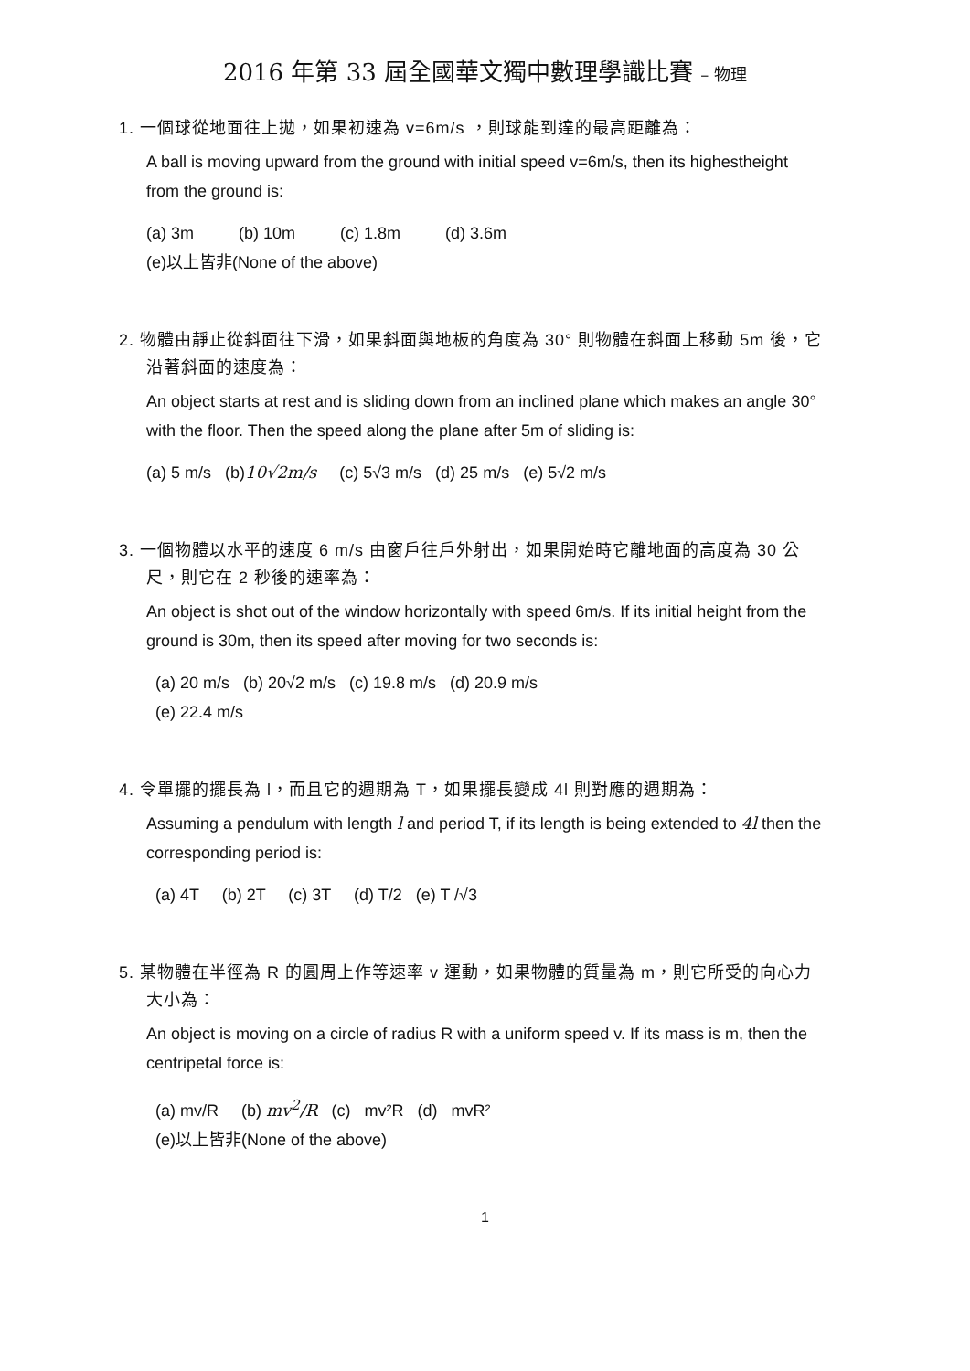2016 年第 33 屆全國華文獨中數理學識比賽 – 物理
1. 一個球從地面往上拋，如果初速為 v=6m/s ，則球能到達的最高距離為：
A ball is moving upward from the ground with initial speed v=6m/s, then its highestheight from the ground is:
(a) 3m (b) 10m (c) 1.8m (d) 3.6m
(e)以上皆非(None of the above)
2. 物體由靜止從斜面往下滑，如果斜面與地板的角度為 30° 則物體在斜面上移動 5m 後，它沿著斜面的速度為：
An object starts at rest and is sliding down from an inclined plane which makes an angle 30° with the floor. Then the speed along the plane after 5m of sliding is:
(a) 5 m/s (b)10√2m/s (c) 5√3 m/s (d) 25 m/s (e) 5√2 m/s
3. 一個物體以水平的速度 6 m/s 由窗戶往戶外射出，如果開始時它離地面的高度為 30 公尺，則它在 2 秒後的速率為：
An object is shot out of the window horizontally with speed 6m/s. If its initial height from the ground is 30m, then its speed after moving for two seconds is:
(a) 20 m/s (b) 20√2 m/s (c) 19.8 m/s (d) 20.9 m/s
(e) 22.4 m/s
4. 令單擺的擺長為 l，而且它的週期為 T，如果擺長變成 4l 則對應的週期為：
Assuming a pendulum with length l and period T, if its length is being extended to 4l then the corresponding period is:
(a) 4T (b) 2T (c) 3T (d) T/2 (e) T /√3
5. 某物體在半徑為 R 的圓周上作等速率 v 運動，如果物體的質量為 m，則它所受的向心力大小為：
An object is moving on a circle of radius R with a uniform speed v. If its mass is m, then the centripetal force is:
(a) mv/R (b) mv<sup>2</sup>/R (c) mv²R (d) mvR²
(e)以上皆非(None of the above)
1